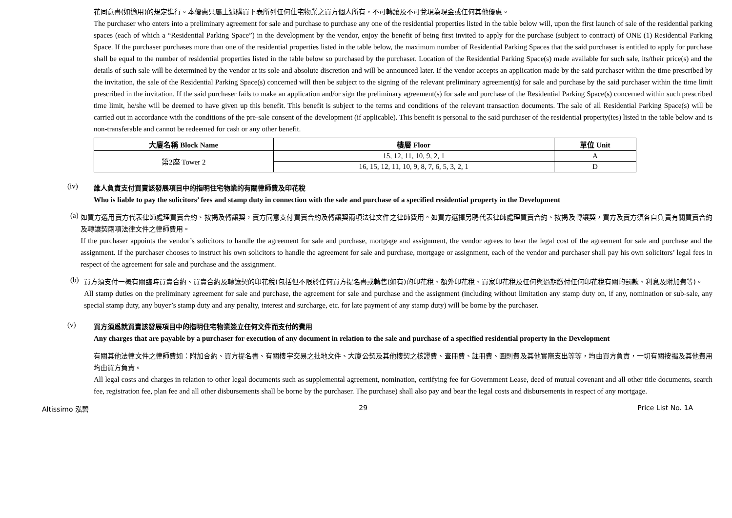花同意書(如適用)的規定進行。本優惠只屬上述購買下表所列任何住宅物業之買方個人所有，不可轉讓及不可兌現為現金或任何其他優惠。
The purchaser who enters into a preliminary agreement for sale and purchase to purchase any one of the residential properties listed in the table below will, upon the first launch of sale of the residential parking spaces (each of which a “Residential Parking Space”) in the development by the vendor, enjoy the benefit of being first invited to apply for the purchase (subject to contract) of ONE (1) Residential Parking Space. If the purchaser purchases more than one of the residential properties listed in the table below, the maximum number of Residential Parking Spaces that the said purchaser is entitled to apply for purchase shall be equal to the number of residential properties listed in the table below so purchased by the purchaser. Location of the Residential Parking Space(s) made available for such sale, its/their price(s) and the details of such sale will be determined by the vendor at its sole and absolute discretion and will be announced later. If the vendor accepts an application made by the said purchaser within the time prescribed by the invitation, the sale of the Residential Parking Space(s) concerned will then be subject to the signing of the relevant preliminary agreement(s) for sale and purchase by the said purchaser within the time limit prescribed in the invitation. If the said purchaser fails to make an application and/or sign the preliminary agreement(s) for sale and purchase of the Residential Parking Space(s) concerned within such prescribed time limit, he/she will be deemed to have given up this benefit. This benefit is subject to the terms and conditions of the relevant transaction documents. The sale of all Residential Parking Space(s) will be carried out in accordance with the conditions of the pre-sale consent of the development (if applicable). This benefit is personal to the said purchaser of the residential property(ies) listed in the table below and is non-transferable and cannot be redeemed for cash or any other benefit.
| 大廈名稱 Block Name | 樓層 Floor | 單位 Unit |
| --- | --- | --- |
| 第2座 Tower 2 | 15, 12, 11, 10, 9, 2, 1 | A |
| | 16, 15, 12, 11, 10, 9, 8, 7, 6, 5, 3, 2, 1 | D |
(iv)
誰人負責支付買賣該發展項目中的指明住宅物業的有關律師費及印花稅
Who is liable to pay the solicitors’ fees and stamp duty in connection with the sale and purchase of a specified residential property in the Development
(a)
如買方選用賣方代表律師處理買賣合約、按揭及轉讓契，賣方同意支付買賣合約及轉讓契兩項法律文件之律師費用。如買方選擇另聘代表律師處理買賣合約、按揭及轉讓契，買方及賣方須各自負責有關買賣合約及轉讓契兩項法律文件之律師費用。
If the purchaser appoints the vendor’s solicitors to handle the agreement for sale and purchase, mortgage and assignment, the vendor agrees to bear the legal cost of the agreement for sale and purchase and the assignment. If the purchaser chooses to instruct his own solicitors to handle the agreement for sale and purchase, mortgage or assignment, each of the vendor and purchaser shall pay his own solicitors’ legal fees in respect of the agreement for sale and purchase and the assignment.
(b)
買方須支付一概有關臨時買賣合約、買賣合約及轉讓契的印花稅(包括但不限於任何買方提名書或轉售(如有)的印花稅、額外印花稅、買家印花稅及任何與過期繳付任何印花稅有關的罰款、利息及附加費等)。
All stamp duties on the preliminary agreement for sale and purchase, the agreement for sale and purchase and the assignment (including without limitation any stamp duty on, if any, nomination or sub-sale, any special stamp duty, any buyer’s stamp duty and any penalty, interest and surcharge, etc. for late payment of any stamp duty) will be borne by the purchaser.
(v)
買方須爲就買賣該發展項目中的指明住宅物業簽立任何文件而支付的費用
Any charges that are payable by a purchaser for execution of any document in relation to the sale and purchase of a specified residential property in the Development
有關其他法律文件之律師費如：附加合約、買方提名書、有關樓宇交易之批地文件、大廈公契及其他樓契之核證費、查冊費、註冊費、圖則費及其他實際支出等等，均由買方負責，一切有關按揭及其他費用均由買方負責。
All legal costs and charges in relation to other legal documents such as supplemental agreement, nomination, certifying fee for Government Lease, deed of mutual covenant and all other title documents, search fee, registration fee, plan fee and all other disbursements shall be borne by the purchaser. The purchase) shall also pay and bear the legal costs and disbursements in respect of any mortgage.
Altissimo 泓碧 29 Price List No. 1A